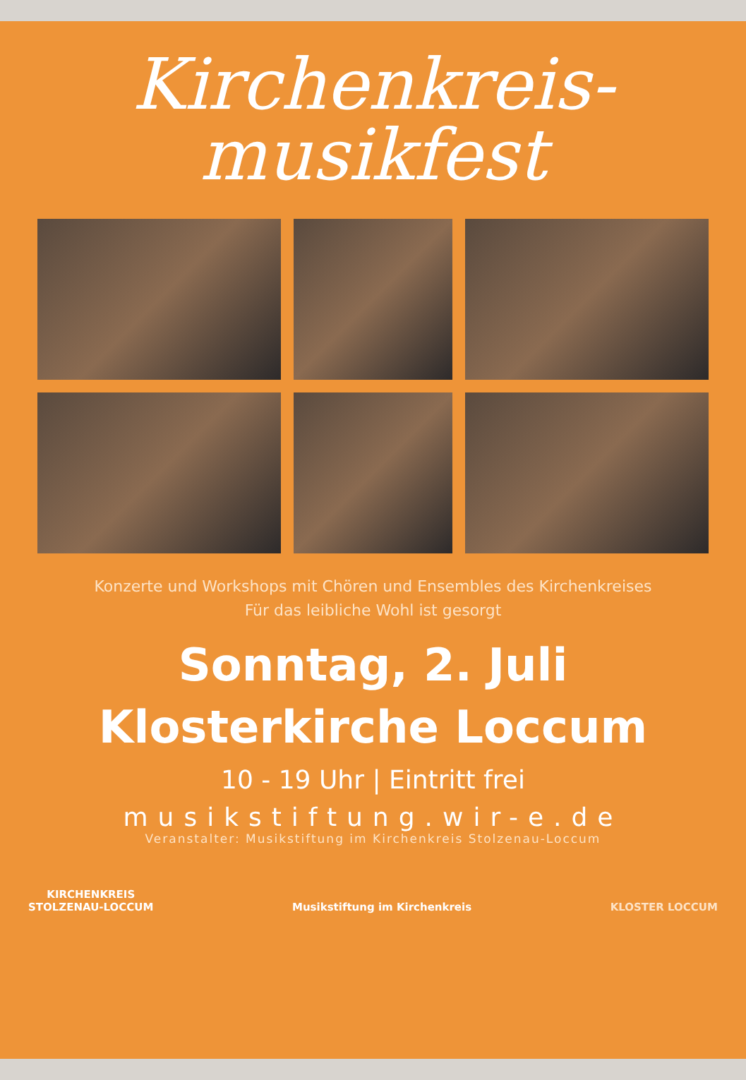Kirchenkreis-
musikfest
Konzerte und Workshops mit Chören und Ensembles des Kirchenkreises
Für das leibliche Wohl ist gesorgt
Sonntag, 2. Juli
Klosterkirche Loccum
10 - 19 Uhr | Eintritt frei
musikstiftung.wir-e.de
Veranstalter: Musikstiftung im Kirchenkreis Stolzenau-Loccum
KIRCHENKREIS
STOLZENAU-LOCCUM
Musikstiftung im Kirchenkreis
KLOSTER LOCCUM